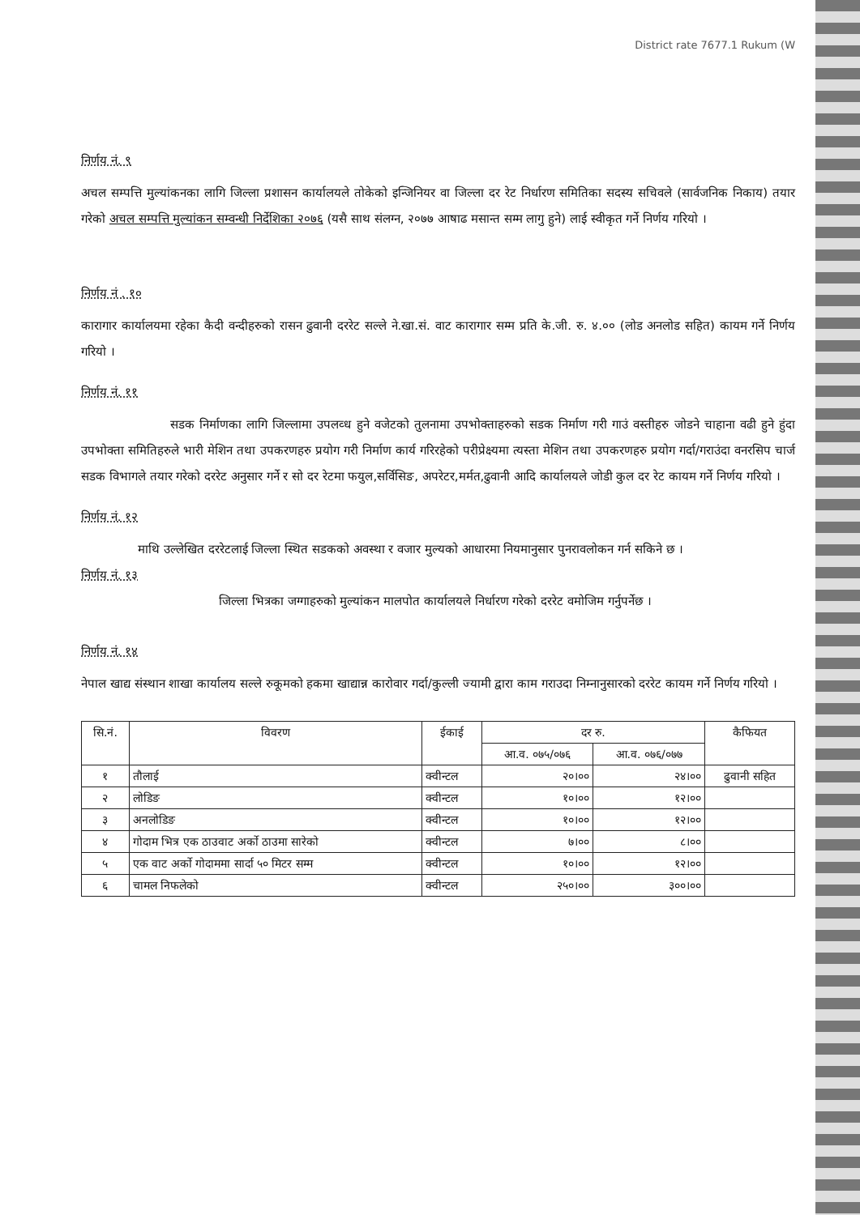District rate 7677.1 Rukum (W
निर्णय नं. ९
अचल सम्पत्ति मुल्यांकनका लागि जिल्ला प्रशासन कार्यालयले तोकेको इन्जिनियर वा जिल्ला दर रेट निर्धारण समितिका सदस्य सचिवले (सार्वजनिक निकाय) तयार गरेको अचल सम्पत्ति मुल्यांकन सम्वन्धी निर्देशिका २०७६ (यसै साथ संलग्न, २०७७ आषाढ मसान्त सम्म लागु हुने) लाई स्वीकृत गर्ने निर्णय गरियो ।
निर्णय नं . १०
कारागार कार्यालयमा रहेका कैदी वन्दीहरुको रासन ढुवानी दररेट सल्ले ने.खा.सं. वाट कारागार सम्म प्रति के.जी. रु. ४.०० (लोड अनलोड सहित) कायम गर्ने निर्णय गरियो ।
निर्णय नं. ११
सडक निर्माणका लागि जिल्लामा उपलव्ध हुने वजेटको तुलनामा उपभोक्ताहरुको सडक निर्माण गरी गाउं वस्तीहरु जोडने चाहाना वढी हुने हुंदा उपभोक्ता समितिहरुले भारी मेशिन तथा उपकरणहरु प्रयोग गरी निर्माण कार्य गरिरहेको परीप्रेक्ष्यमा त्यस्ता मेशिन तथा उपकरणहरु प्रयोग गर्दा/गराउंदा वनरसिप चार्ज सडक विभागले तयार गरेको दररेट अनुसार गर्ने र सो दर रेटमा फयुल,सर्विसिङ, अपरेटर,मर्मत,ढुवानी आदि कार्यालयले जोडी कुल दर रेट कायम गर्ने निर्णय गरियो ।
निर्णय नं. १२
माथि उल्लेखित दररेटलाई जिल्ला स्थित सडकको अवस्था र वजार मुल्यको आधारमा नियमानुसार पुनरावलोकन गर्न सकिने छ ।
निर्णय नं. १३
जिल्ला भित्रका जग्गाहरुको मुल्यांकन मालपोत कार्यालयले निर्धारण गरेको दररेट वमोजिम गर्नुपर्नेछ ।
निर्णय नं. १४
नेपाल खाद्य संस्थान शाखा कार्यालय सल्ले रुकूमको हकमा खाद्यान्न कारोवार गर्दा/कुल्ली ज्यामी द्वारा काम गराउदा निम्नानुसारको दररेट कायम गर्ने निर्णय गरियो ।
| सि.नं. | विवरण | ईकाई | दर रु. | | कैफियत |
| --- | --- | --- | --- | --- | --- |
| | | | आ.व. ०७५/०७६ | आ.व. ०७६/०७७ | |
| १ | तौलाई | क्वीन्टल | २०।०० | २४।०० | ढुवानी सहित |
| २ | लोडिङ | क्वीन्टल | १०।०० | १२।०० | |
| ३ | अनलोडिङ | क्वीन्टल | १०।०० | १२।०० | |
| ४ | गोदाम भित्र एक ठाउवाट अर्को ठाउमा सारेको | क्वीन्टल | ७।०० | ८।०० | |
| ५ | एक वाट अर्को गोदाममा सार्दा ५० मिटर सम्म | क्वीन्टल | १०।०० | १२।०० | |
| ६ | चामल निफलेको | क्वीन्टल | २५०।०० | ३००।०० | |